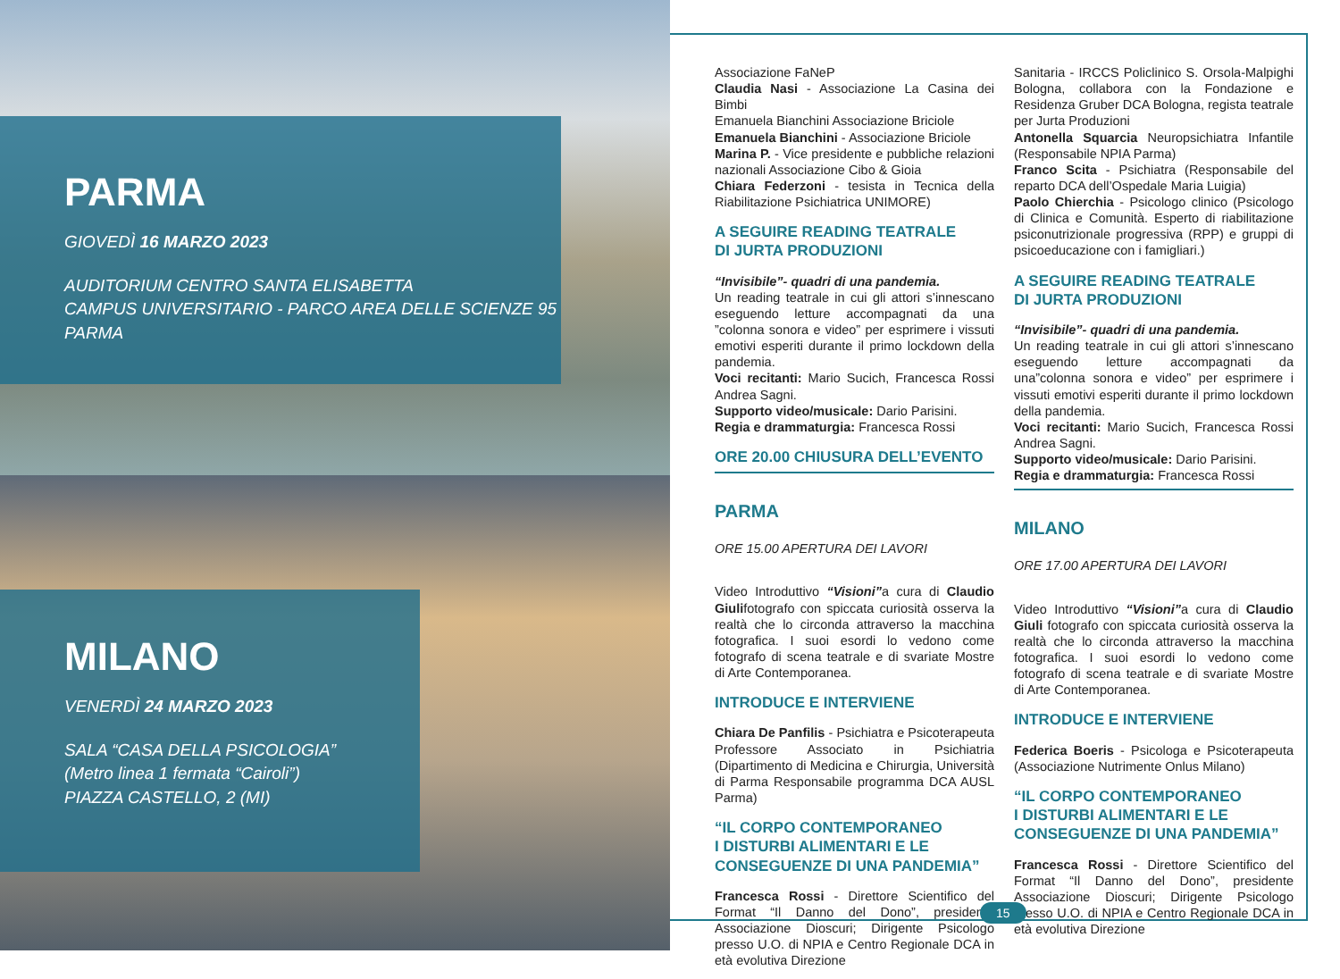PARMA
GIOVEDÌ 16 MARZO 2023
AUDITORIUM CENTRO SANTA ELISABETTA
CAMPUS UNIVERSITARIO - PARCO AREA DELLE SCIENZE 95
PARMA
MILANO
VENERDÌ 24 MARZO 2023
SALA “CASA DELLA PSICOLOGIA”
(Metro linea 1 fermata “Cairoli”)
PIAZZA CASTELLO, 2 (MI)
Associazione FaNeP
Claudia Nasi - Associazione La Casina dei Bimbi
Emanuela Bianchini Associazione Briciole
Emanuela Bianchini - Associazione Briciole
Marina P. - Vice presidente e pubbliche relazioni nazionali Associazione Cibo & Gioia
Chiara Federzoni - tesista in Tecnica della Riabilitazione Psichiatrica UNIMORE)
A SEGUIRE READING TEATRALE
DI JURTA PRODUZIONI
“Invisibile”- quadri di una pandemia.
Un reading teatrale in cui gli attori s’innescano eseguendo letture accompagnati da una ”colonna sonora e video” per esprimere i vissuti emotivi esperiti durante il primo lockdown della pandemia.
Voci recitanti: Mario Sucich, Francesca Rossi Andrea Sagni.
Supporto video/musicale: Dario Parisini.
Regia e drammaturgia: Francesca Rossi
ORE 20.00 CHIUSURA DELL’EVENTO
PARMA
ORE 15.00 APERTURA DEI LAVORI
Video Introduttivo “Visioni”a cura di Claudio Giulifotografo con spiccata curiosità osserva la realtà che lo circonda attraverso la macchina fotografica. I suoi esordi lo vedono come fotografo di scena teatrale e di svariate Mostre di Arte Contemporanea.
INTRODUCE E INTERVIENE
Chiara De Panfilis - Psichiatra e Psicoterapeuta Professore Associato in Psichiatria (Dipartimento di Medicina e Chirurgia, Università di Parma Responsabile programma DCA AUSL Parma)
“IL CORPO CONTEMPORANEO
I DISTURBI ALIMENTARI E LE
CONSEGUENZE DI UNA PANDEMIA”
Francesca Rossi - Direttore Scientifico del Format “Il Danno del Dono”, presidente Associazione Dioscuri; Dirigente Psicologo presso U.O. di NPIA e Centro Regionale DCA in età evolutiva Direzione
Sanitaria - IRCCS Policlinico S. Orsola-Malpighi Bologna, collabora con la Fondazione e Residenza Gruber DCA Bologna, regista teatrale per Jurta Produzioni
Antonella Squarcia Neuropsichiatra Infantile (Responsabile NPIA Parma)
Franco Scita - Psichiatra (Responsabile del reparto DCA dell’Ospedale Maria Luigia)
Paolo Chierchia - Psicologo clinico (Psicologo di Clinica e Comunità. Esperto di riabilitazione psiconutrizionale progressiva (RPP) e gruppi di psicoeducazione con i famigliari.)
A SEGUIRE READING TEATRALE
DI JURTA PRODUZIONI
“Invisibile”- quadri di una pandemia.
Un reading teatrale in cui gli attori s’innescano eseguendo letture accompagnati da una”colonna sonora e video” per esprimere i vissuti emotivi esperiti durante il primo lockdown della pandemia.
Voci recitanti: Mario Sucich, Francesca Rossi Andrea Sagni.
Supporto video/musicale: Dario Parisini.
Regia e drammaturgia: Francesca Rossi
MILANO
ORE 17.00 APERTURA DEI LAVORI
Video Introduttivo “Visioni”a cura di Claudio Giuli fotografo con spiccata curiosità osserva la realtà che lo circonda attraverso la macchina fotografica. I suoi esordi lo vedono come fotografo di scena teatrale e di svariate Mostre di Arte Contemporanea.
INTRODUCE E INTERVIENE
Federica Boeris - Psicologa e Psicoterapeuta (Associazione Nutrimente Onlus Milano)
“IL CORPO CONTEMPORANEO
I DISTURBI ALIMENTARI E LE
CONSEGUENZE DI UNA PANDEMIA”
Francesca Rossi - Direttore Scientifico del Format “Il Danno del Dono”, presidente Associazione Dioscuri; Dirigente Psicologo presso U.O. di NPIA e Centro Regionale DCA in età evolutiva Direzione
15